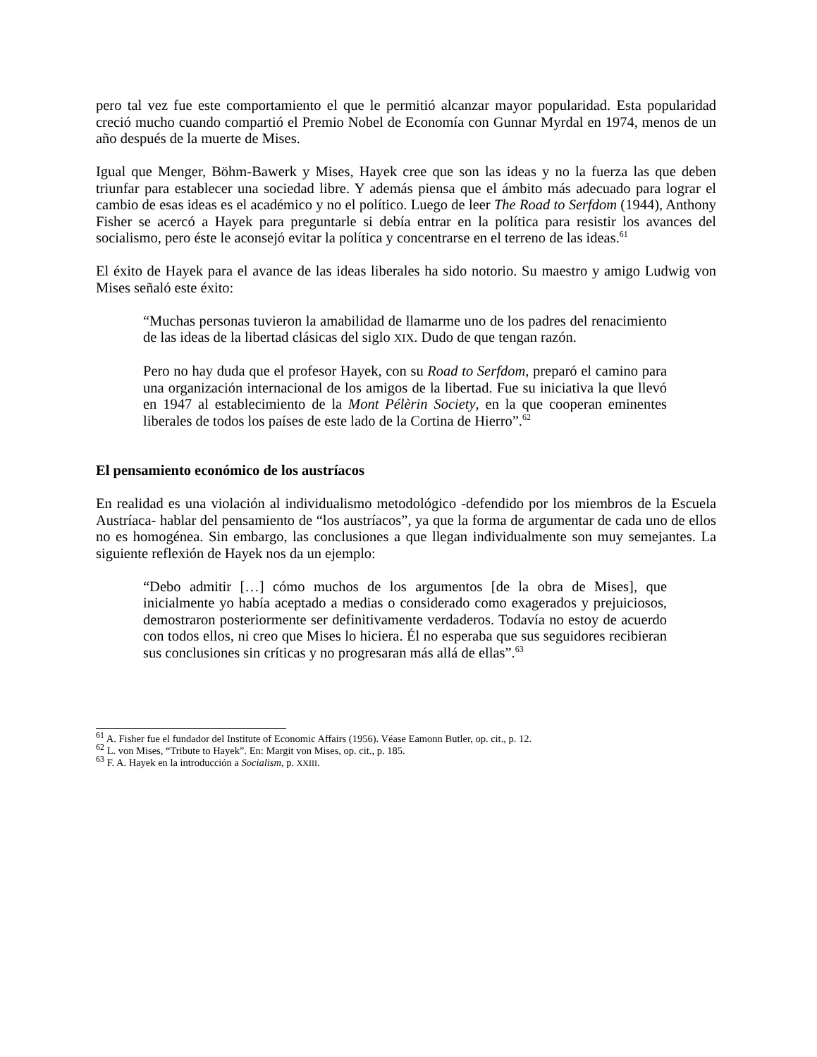pero tal vez fue este comportamiento el que le permitió alcanzar mayor popularidad. Esta popularidad creció mucho cuando compartió el Premio Nobel de Economía con Gunnar Myrdal en 1974, menos de un año después de la muerte de Mises.
Igual que Menger, Böhm-Bawerk y Mises, Hayek cree que son las ideas y no la fuerza las que deben triunfar para establecer una sociedad libre. Y además piensa que el ámbito más adecuado para lograr el cambio de esas ideas es el académico y no el político. Luego de leer The Road to Serfdom (1944), Anthony Fisher se acercó a Hayek para preguntarle si debía entrar en la política para resistir los avances del socialismo, pero éste le aconsejó evitar la política y concentrarse en el terreno de las ideas.<sup>61</sup>
El éxito de Hayek para el avance de las ideas liberales ha sido notorio. Su maestro y amigo Ludwig von Mises señaló este éxito:
“Muchas personas tuvieron la amabilidad de llamarme uno de los padres del renacimiento de las ideas de la libertad clásicas del siglo XIX. Dudo de que tengan razón.
Pero no hay duda que el profesor Hayek, con su Road to Serfdom, preparó el camino para una organización internacional de los amigos de la libertad. Fue su iniciativa la que llevó en 1947 al establecimiento de la Mont Pélèrin Society, en la que cooperan eminentes liberales de todos los países de este lado de la Cortina de Hierro”.<sup>62</sup>
El pensamiento económico de los austríacos
En realidad es una violación al individualismo metodológico -defendido por los miembros de la Escuela Austríaca- hablar del pensamiento de “los austríacos”, ya que la forma de argumentar de cada uno de ellos no es homogénea. Sin embargo, las conclusiones a que llegan individualmente son muy semejantes. La siguiente reflexión de Hayek nos da un ejemplo:
“Debo admitir […] cómo muchos de los argumentos [de la obra de Mises], que inicialmente yo había aceptado a medias o considerado como exagerados y prejuiciosos, demostraron posteriormente ser definitivamente verdaderos. Todavía no estoy de acuerdo con todos ellos, ni creo que Mises lo hiciera. Él no esperaba que sus seguidores recibieran sus conclusiones sin críticas y no progresaran más allá de ellas”.<sup>63</sup>
<sup>61</sup> A. Fisher fue el fundador del Institute of Economic Affairs (1956). Véase Eamonn Butler, op. cit., p. 12.
<sup>62</sup> L. von Mises, “Tribute to Hayek”. En: Margit von Mises, op. cit., p. 185.
<sup>63</sup> F. A. Hayek en la introducción a Socialism, p. XXIII.